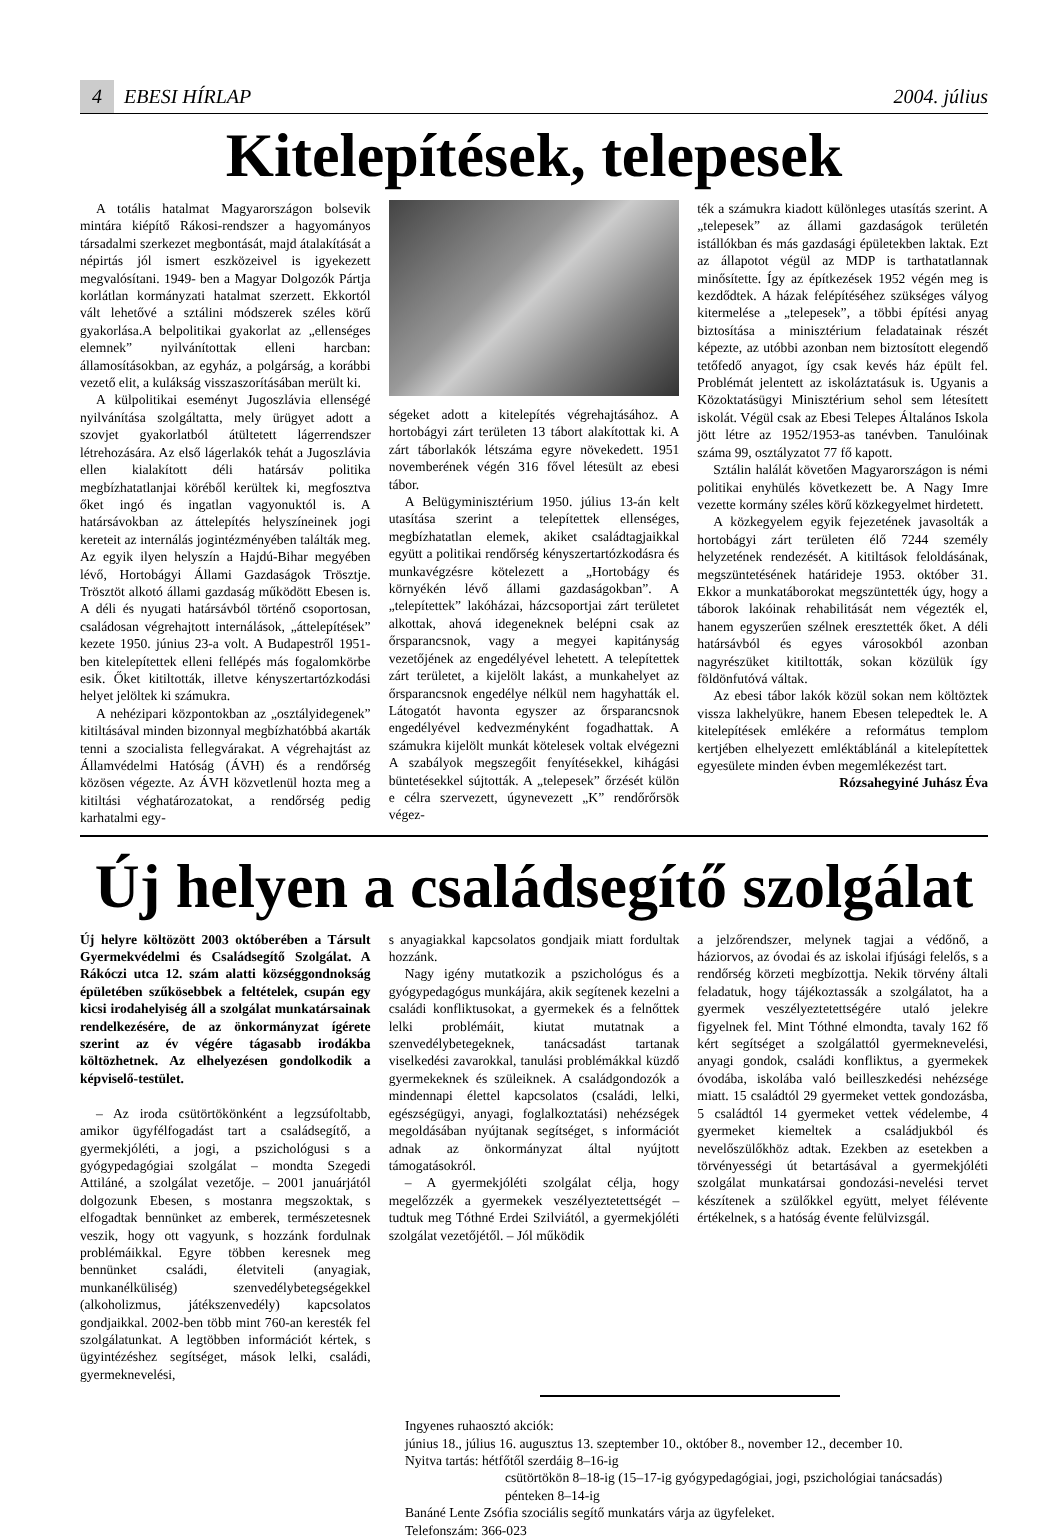4 EBESI HÍRLAP 2004. július
Kitelepítések, telepesek
A totális hatalmat Magyarországon bolsevik mintára kiépítő Rákosi-rendszer a hagyományos társadalmi szerkezet megbontását, majd átalakítását a népirtás jól ismert eszközeivel is igyekezett megvalósítani. 1949- ben a Magyar Dolgozók Pártja korlátlan kormányzati hatalmat szerzett. Ekkortól vált lehetővé a sztálini módszerek széles körű gyakorlása.A belpolitikai gyakorlat az „ellenséges elemnek” nyilvánítottak elleni harcban: államosításokban, az egyház, a polgárság, a korábbi vezető elit, a kulákság visszaszorításában merült ki.
A külpolitikai eseményt Jugoszlávia ellenségé nyilvánítása szolgáltatta, mely ürügyet adott a szovjet gyakorlatból átültetett lágerrendszer létrehozására. Az első lágerlakók tehát a Jugoszlávia ellen kialakított déli határsáv politika megbízhatatlanjai köréből kerültek ki, megfosztva őket ingó és ingatlan vagyonuktól is. A határsávokban az áttelepítés helyszíneinek jogi kereteit az internálás jogintézményében találták meg. Az egyik ilyen helyszín a Hajdú-Bihar megyében lévő, Hortobágyi Állami Gazdaságok Trösztje. Trösztöt alkotó állami gazdaság működött Ebesen is. A déli és nyugati határsávból történő csoportosan, családosan végrehajtott internálások, „áttelepítések” kezete 1950. június 23-a volt. A Budapestről 1951-ben kitelepítettek elleni fellépés más fogalomkörbe esik. Őket kitiltották, illetve kényszertartózkodási helyet jelöltek ki számukra.
A nehézipari központokban az „osztályidegenek” kitiltásával minden bizonnyal megbízhatóbbá akarták tenni a szocialista fellegvárakat. A végrehajtást az Államvédelmi Hatóság (ÁVH) és a rendőrség közösen végezte. Az ÁVH közvetlenül hozta meg a kitiltási véghatározatokat, a rendőrség pedig karhatalmi egy-
ségeket adott a kitelepítés végrehajtásához. A hortobágyi zárt területen 13 tábort alakítottak ki. A zárt táborlakók létszáma egyre növekedett. 1951 novemberének végén 316 fővel létesült az ebesi tábor.
A Belügyminisztérium 1950. július 13-án kelt utasítása szerint a telepítettek ellenséges, megbízhatatlan elemek, akiket családtagjaikkal együtt a politikai rendőrség kényszertartózkodásra és munkavégzésre kötelezett a „Hortobágy és környékén lévő állami gazdaságokban”. A „telepítettek” lakóházai, házcsoportjai zárt területet alkottak, ahová idegeneknek belépni csak az őrsparancsnok, vagy a megyei kapitányság vezetőjének az engedélyével lehetett. A telepítettek zárt területet, a kijelölt lakást, a munkahelyet az őrsparancsnok engedélye nélkül nem hagyhatták el. Látogatót havonta egyszer az őrsparancsnok engedélyével kedvezményként fogadhattak. A számukra kijelölt munkát kötelesek voltak elvégezni A szabályok megszegőit fenyítésekkel, kihágási büntetésekkel sújtották. A „telepesek” őrzését külön e célra szervezett, úgynevezett „K” rendőrőrsök végez-
ték a számukra kiadott különleges utasítás szerint. A „telepesek” az állami gazdaságok területén istállókban és más gazdasági épületekben laktak. Ezt az állapotot végül az MDP is tarthatatlannak minősítette. Így az építkezések 1952 végén meg is kezdődtek. A házak felépítéséhez szükséges vályog kitermelése a „telepesek”, a többi építési anyag biztosítása a minisztérium feladatainak részét képezte, az utóbbi azonban nem biztosított elegendő tetőfedő anyagot, így csak kevés ház épült fel. Problémát jelentett az iskoláztatásuk is. Ugyanis a Közoktatásügyi Minisztérium sehol sem létesített iskolát. Végül csak az Ebesi Telepes Általános Iskola jött létre az 1952/1953-as tanévben. Tanulóinak száma 99, osztályzatot 77 fő kapott.
Sztálin halálát követően Magyarországon is némi politikai enyhülés következett be. A Nagy Imre vezette kormány széles körű közkegyelmet hirdetett.
A közkegyelem egyik fejezetének javasolták a hortobágyi zárt területen élő 7244 személy helyzetének rendezését. A kitiltások feloldásának, megszüntetésének határideje 1953. október 31. Ekkor a munkatáborokat megszüntették úgy, hogy a táborok lakóinak rehabilitását nem végezték el, hanem egyszerűen szélnek eresztették őket. A déli határsávból és egyes városokból azonban nagyrészüket kitiltották, sokan közülük így földönfutóvá váltak.
Az ebesi tábor lakók közül sokan nem költöztek vissza lakhelyükre, hanem Ebesen telepedtek le. A kitelepítések emlékére a református templom kertjében elhelyezett emléktáblánál a kitelepítettek egyesülete minden évben megemlékezést tart.
Rózsahegyiné Juhász Éva
Új helyen a családsegítő szolgálat
Új helyre költözött 2003 októberében a Társult Gyermekvédelmi és Családsegítő Szolgálat. A Rákóczi utca 12. szám alatti községgondnokság épületében szűkösebbek a feltételek, csupán egy kicsi irodahelyiség áll a szolgálat munkatársainak rendelkezésére, de az önkormányzat ígérete szerint az év végére tágasabb irodákba költözhetnek. Az elhelyezésen gondolkodik a képviselő-testület.
– Az iroda csütörtökönként a legzsúfoltabb, amikor ügyfélfogadást tart a családsegítő, a gyermekjóléti, a jogi, a pszichológusi s a gyógypedagógiai szolgálat – mondta Szegedi Attiláné, a szolgálat vezetője. – 2001 januárjától dolgozunk Ebesen, s mostanra megszoktak, s elfogadtak bennünket az emberek, természetesnek veszik, hogy ott vagyunk, s hozzánk fordulnak problémáikkal. Egyre többen keresnek meg bennünket családi, életviteli (anyagiak, munkanélküliség) szenvedélybetegségekkel (alkoholizmus, játékszenvedély) kapcsolatos gondjaikkal. 2002-ben több mint 760-an keresték fel szolgálatunkat. A legtöbben információt kértek, s ügyintézéshez segítséget, mások lelki, családi, gyermeknevelési,
s anyagiakkal kapcsolatos gondjaik miatt fordultak hozzánk.
Nagy igény mutatkozik a pszichológus és a gyógypedagógus munkájára, akik segítenek kezelni a családi konfliktusokat, a gyermekek és a felnőttek lelki problémáit, kiutat mutatnak a szenvedélybetegeknek, tanácsadást tartanak viselkedési zavarokkal, tanulási problémákkal küzdő gyermekeknek és szüleiknek. A családgondozók a mindennapi élettel kapcsolatos (családi, lelki, egészségügyi, anyagi, foglalkoztatási) nehézségek megoldásában nyújtanak segítséget, s információt adnak az önkormányzat által nyújtott támogatásokról.
– A gyermekjóléti szolgálat célja, hogy megelőzzék a gyermekek veszélyeztetettségét – tudtuk meg Tóthné Erdei Szilviától, a gyermekjóléti szolgálat vezetőjétől. – Jól működik
a jelzőrendszer, melynek tagjai a védőnő, a háziorvos, az óvodai és az iskolai ifjúsági felelős, s a rendőrség körzeti megbízottja. Nekik törvény általi feladatuk, hogy tájékoztassák a szolgálatot, ha a gyermek veszélyeztetettségére utaló jelekre figyelnek fel. Mint Tóthné elmondta, tavaly 162 fő kért segítséget a szolgálattól gyermeknevelési, anyagi gondok, családi konfliktus, a gyermekek óvodába, iskolába való beilleszkedési nehézsége miatt. 15 családtól 29 gyermeket vettek gondozásba, 5 családtól 14 gyermeket vettek védelembe, 4 gyermeket kiemeltek a családjukból és nevelőszülőkhöz adtak. Ezekben az esetekben a törvényességi út betartásával a gyermekjóléti szolgálat munkatársai gondozási-nevelési tervet készítenek a szülőkkel együtt, melyet félévente értékelnek, s a hatóság évente felülvizsgál.
Ingyenes ruhaosztó akciók:
június 18., július 16. augusztus 13. szeptember 10., október 8., november 12., december 10.
Nyitva tartás: hétfőtől szerdáig 8–16-ig
csütörtökön 8–18-ig (15–17-ig gyógypedagógiai, jogi, pszichológiai tanácsadás)
pénteken 8–14-ig
Banáné Lente Zsófia szociális segítő munkatárs várja az ügyfeleket.
Telefonszám: 366-023